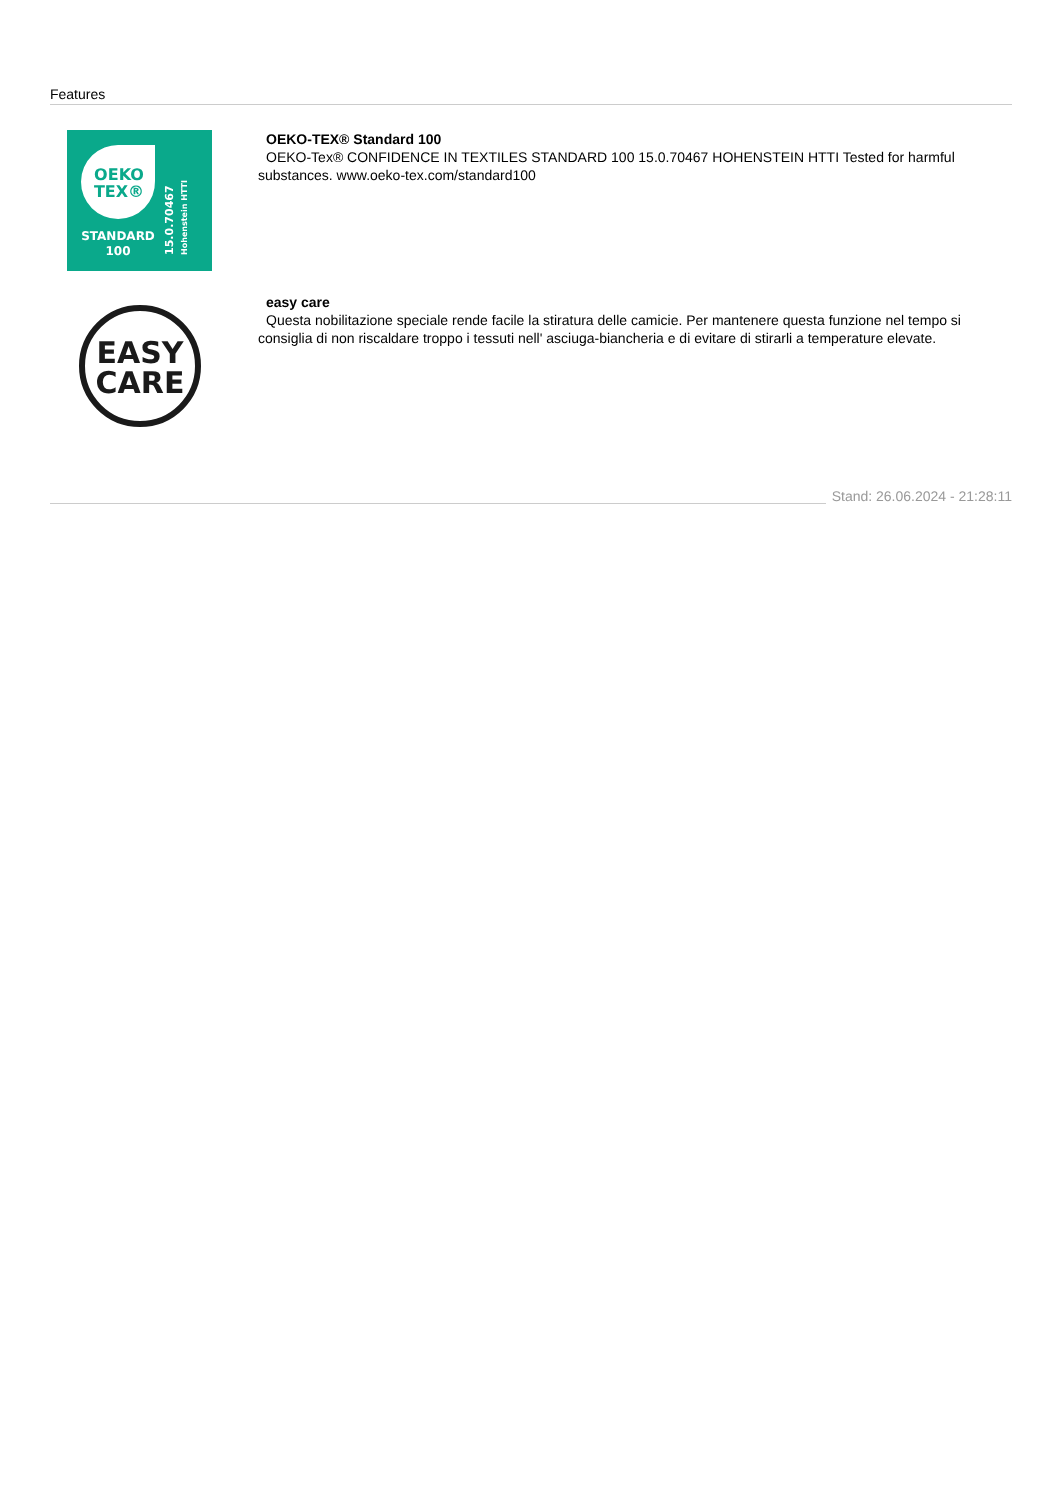Features
OEKO
TEX®
STANDARD
100
15.0.70467
Hohenstein HTTI
OEKO-TEX® Standard 100
OEKO-Tex® CONFIDENCE IN TEXTILES STANDARD 100 15.0.70467 HOHENSTEIN HTTI Tested for harmful substances. www.oeko-tex.com/standard100
EASY
CARE
easy care
Questa nobilitazione speciale rende facile la stiratura delle camicie. Per mantenere questa funzione nel tempo si consiglia di non riscaldare troppo i tessuti nell' asciuga-biancheria e di evitare di stirarli a temperature elevate.
Stand: 26.06.2024 - 21:28:11